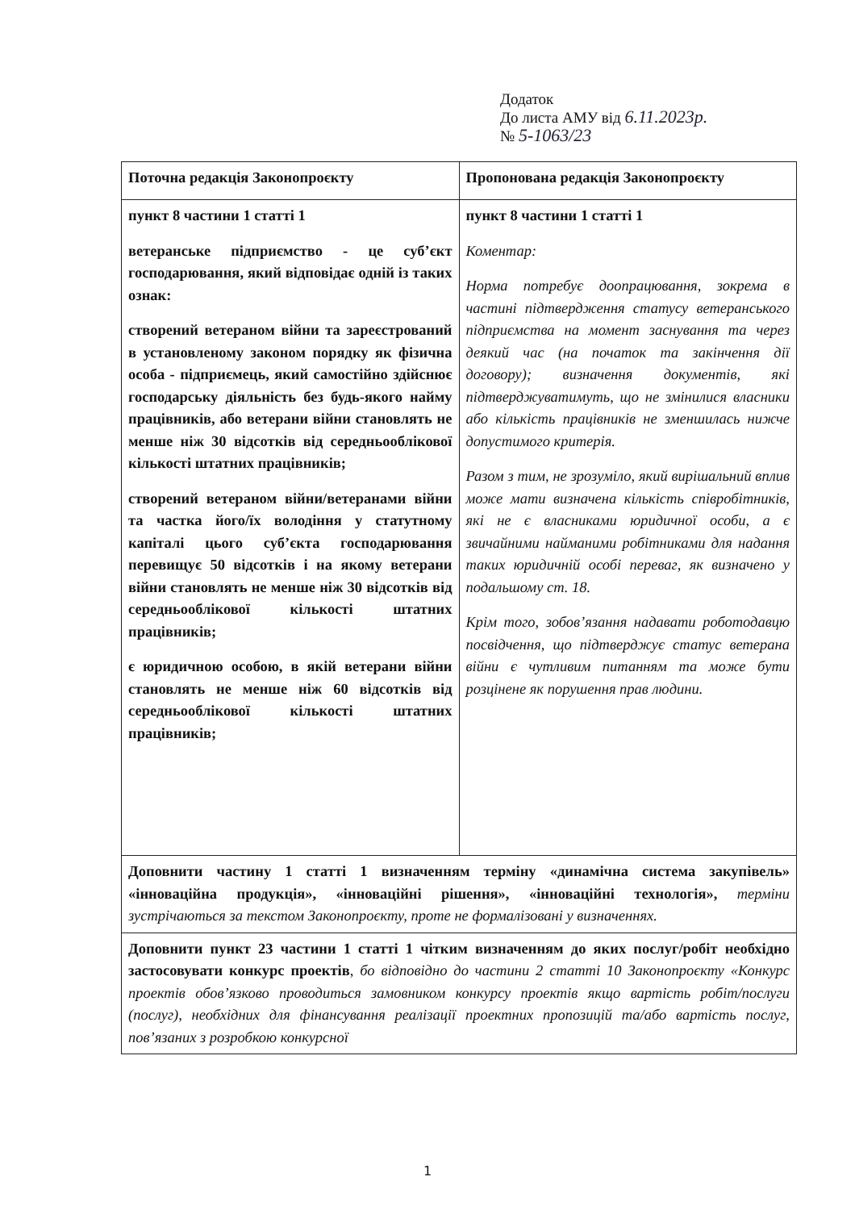Додаток
До листа АМУ від 6.11.2023р.
№ 5-1063/23
| Поточна редакція Законопроєкту | Пропонована редакція Законопроєкту |
| --- | --- |
| пункт 8 частини 1 статті 1 ветеранське підприємство - це суб’єкт господарювання, який відповідає одній із таких ознак: створений ветераном війни та зареєстрований в установленому законом порядку як фізична особа - підприємець, який самостійно здійснює господарську діяльність без будь-якого найму працівників, або ветерани війни становлять не менше ніж 30 відсотків від середньооблікової кількості штатних працівників; створений ветераном війни/ветеранами війни та частка його/їх володіння у статутному капіталі цього суб’єкта господарювання перевищує 50 відсотків і на якому ветерани війни становлять не менше ніж 30 відсотків від середньооблікової кількості штатних працівників; є юридичною особою, в якій ветерани війни становлять не менше ніж 60 відсотків від середньооблікової кількості штатних працівників; | пункт 8 частини 1 статті 1 Коментар: Норма потребує доопрацювання, зокрема в частині підтвердження статусу ветеранського підприємства на момент заснування та через деякий час (на початок та закінчення дії договору); визначення документів, які підтверджуватимуть, що не змінилися власники або кількість працівників не зменшилась нижче допустимого критерія. Разом з тим, не зрозуміло, який вирішальний вплив може мати визначена кількість співробітників, які не є власниками юридичної особи, а є звичайними найманими робітниками для надання таких юридичній особі переваг, як визначено у подальшому ст. 18. Крім того, зобов’язання надавати роботодавцю посвідчення, що підтверджує статус ветерана війни є чутливим питанням та може бути розцінене як порушення прав людини. |
| Доповнити частину 1 статті 1 визначенням терміну «динамічна система закупівель» «інноваційна продукція», «інноваційні рішення», «інноваційні технологія», терміни зустрічаються за текстом Законопроєкту, проте не формалізовані у визначеннях. | |
| Доповнити пункт 23 частини 1 статті 1 чітким визначенням до яких послуг/робіт необхідно застосовувати конкурс проектів , бо відповідно до частини 2 статті 10 Законопроєкту «Конкурс проектів обов’язково проводиться замовником конкурсу проектів якщо вартість робіт/послуги (послуг), необхідних для фінансування реалізації проектних пропозицій та/або вартість послуг, пов’язаних з розробкою конкурсної | |
1